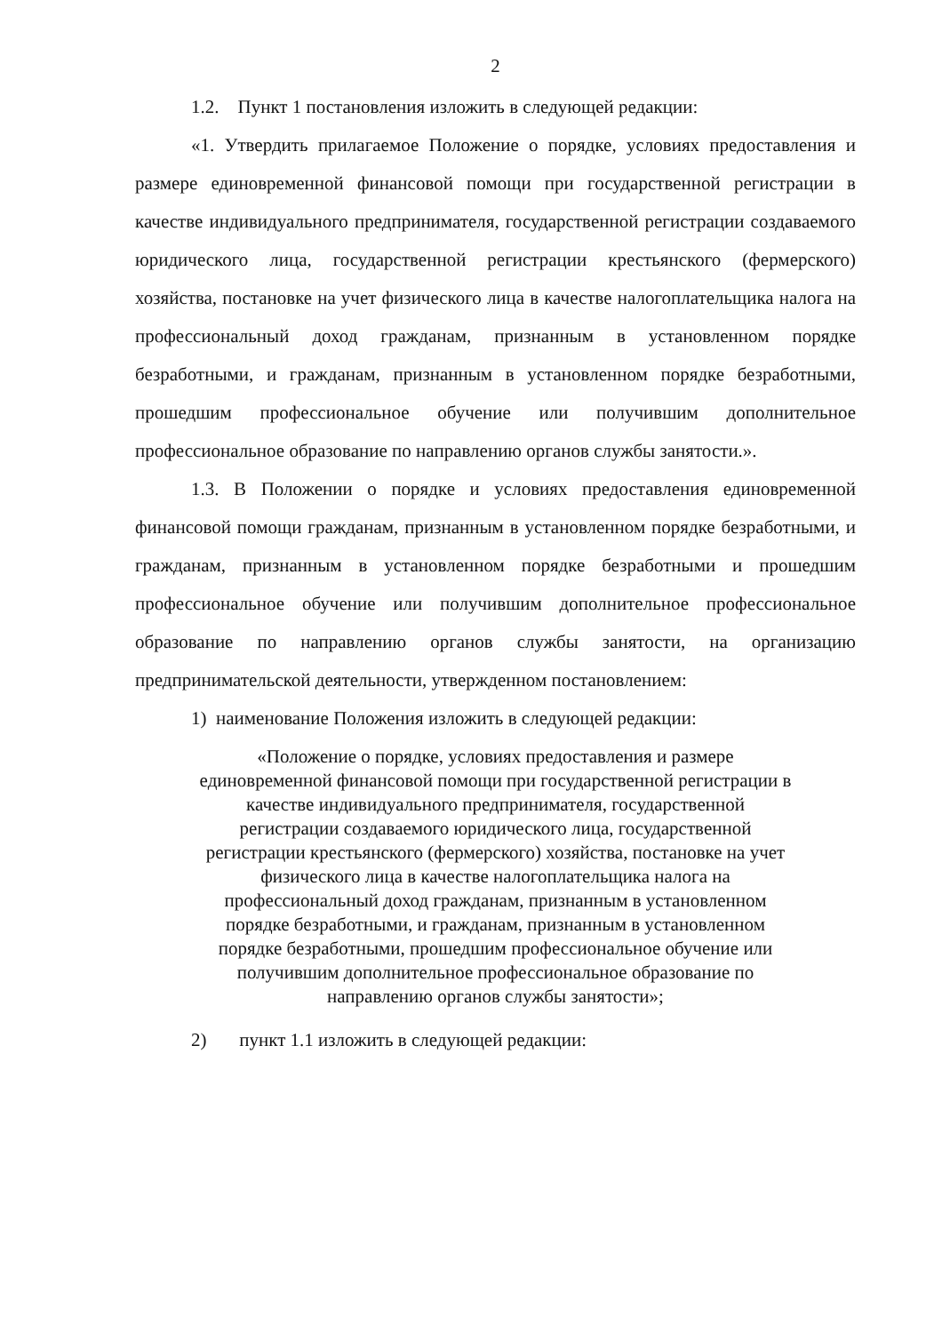2
1.2. Пункт 1 постановления изложить в следующей редакции:
«1. Утвердить прилагаемое Положение о порядке, условиях предоставления и размере единовременной финансовой помощи при государственной регистрации в качестве индивидуального предпринимателя, государственной регистрации создаваемого юридического лица, государственной регистрации крестьянского (фермерского) хозяйства, постановке на учет физического лица в качестве налогоплательщика налога на профессиональный доход гражданам, признанным в установленном порядке безработными, и гражданам, признанным в установленном порядке безработными, прошедшим профессиональное обучение или получившим дополнительное профессиональное образование по направлению органов службы занятости.».
1.3. В Положении о порядке и условиях предоставления единовременной финансовой помощи гражданам, признанным в установленном порядке безработными, и гражданам, признанным в установленном порядке безработными и прошедшим профессиональное обучение или получившим дополнительное профессиональное образование по направлению органов службы занятости, на организацию предпринимательской деятельности, утвержденном постановлением:
1) наименование Положения изложить в следующей редакции:
«Положение о порядке, условиях предоставления и размере
единовременной финансовой помощи при государственной регистрации в
качестве индивидуального предпринимателя, государственной
регистрации создаваемого юридического лица, государственной
регистрации крестьянского (фермерского) хозяйства, постановке на учет
физического лица в качестве налогоплательщика налога на
профессиональный доход гражданам, признанным в установленном
порядке безработными, и гражданам, признанным в установленном
порядке безработными, прошедшим профессиональное обучение или
получившим дополнительное профессиональное образование по
направлению органов службы занятости»;
2) пункт 1.1 изложить в следующей редакции: